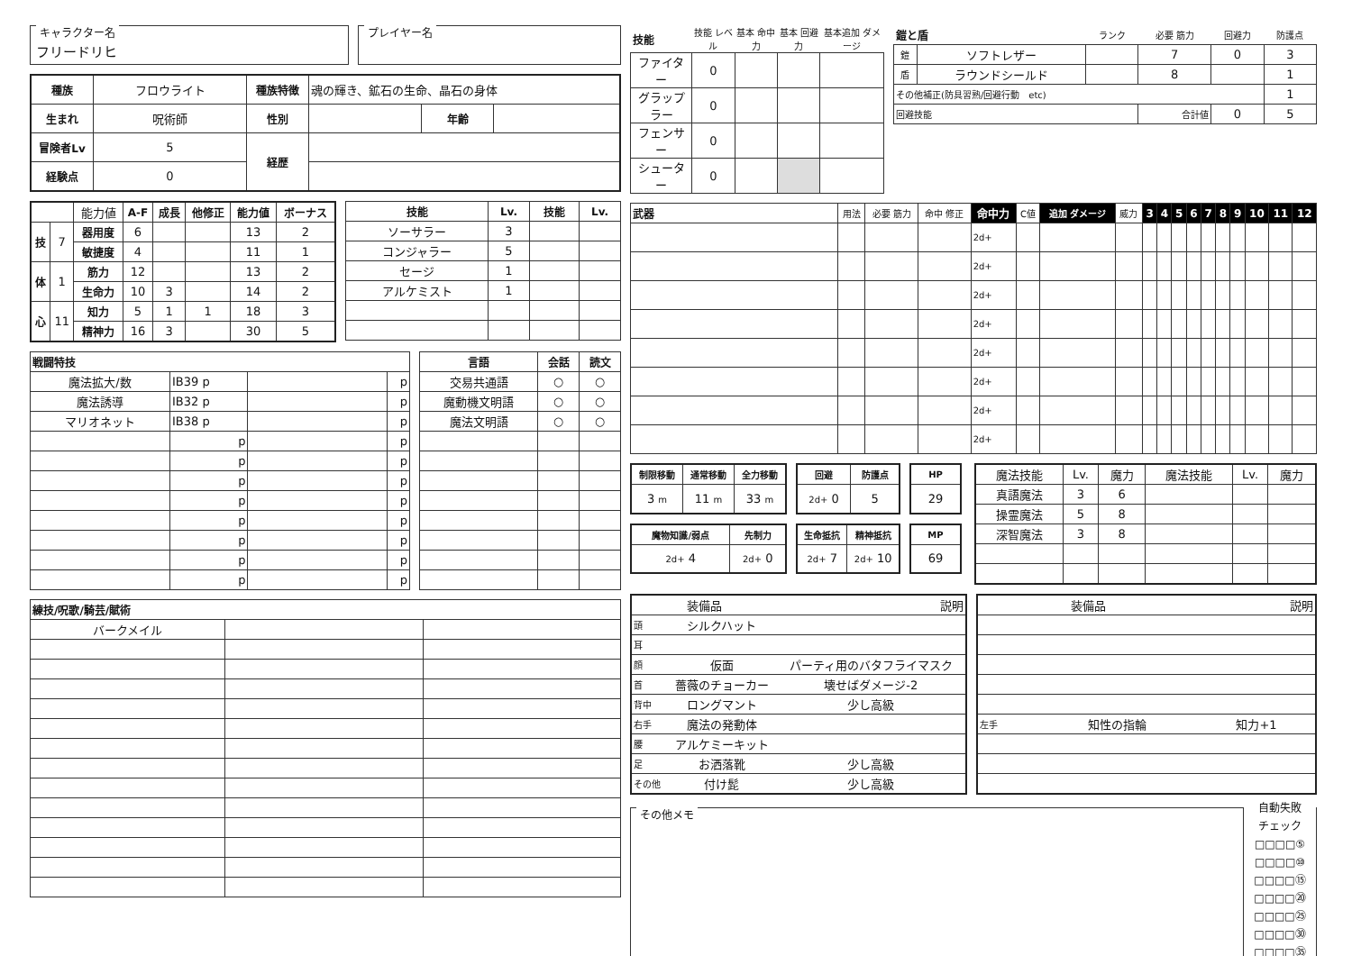キャラクター名
フリードリヒ
プレイヤー名
| 種族 | フロウライト | 種族特徴 | 魂の輝き、鉱石の生命、晶石の身体 | | |
| 生まれ | 呪術師 | 性別 | | 年齢 | |
| 冒険者Lv | 5 | 経歴 | | | |
| 経験点 | 0 | | | | |
| | | 能力値 | A-F | 成長 | 他修正 | 能力値 | ボーナス |
| 技 | 7 | 器用度 | 6 | | | 13 | 2 |
| | | 敏捷度 | 4 | | | 11 | 1 |
| 体 | 1 | 筋力 | 12 | | | 13 | 2 |
| | | 生命力 | 10 | 3 | | 14 | 2 |
| 心 | 11 | 知力 | 5 | 1 | 1 | 18 | 3 |
| | | 精神力 | 16 | 3 | | 30 | 5 |
| 技能 | Lv. | 技能 | Lv. |
| --- | --- | --- | --- |
| ソーサラー | 3 | | |
| コンジャラー | 5 | | |
| セージ | 1 | | |
| アルケミスト | 1 | | |
| 戦闘特技 | | | |
| --- | --- | --- | --- |
| 魔法拡大/数 | IB39 p | | p |
| 魔法誘導 | IB32 p | | p |
| マリオネット | IB38 p | | p |
| | p | | p |
| | p | | p |
| | p | | p |
| | p | | p |
| | p | | p |
| | p | | p |
| | p | | p |
| | p | | p |
| 言語 | 会話 | 読文 |
| --- | --- | --- |
| 交易共通語 | ○ | ○ |
| 魔動機文明語 | ○ | ○ |
| 魔法文明語 | ○ | ○ |
| 練技/呪歌/騎芸/賦術 | | |
| --- | --- | --- |
| バークメイル | | |
| 技能 | 技能 レベル | 基本 命中力 | 基本 回避力 | 基本追加 ダメージ |
| ファイター | 0 | | | |
| グラップラー | 0 | | | |
| フェンサー | 0 | | | |
| シューター | 0 | | | |
| 鎧と盾 | | ランク | 必要 筋力 | 回避力 | 防護点 |
| 鎧 | ソフトレザー | | 7 | 0 | 3 |
| 盾 | ラウンドシールド | | 8 | | 1 |
| その他補正(防具習熟/回避行動 etc) | | | | | 1 |
| 回避技能 | | | 合計値 | 0 | 5 |
| 武器 | 用法 | 必要 筋力 | 命中 修正 | 命中力 | C値 | 追加 ダメージ | 威力 | 3 | 4 | 5 | 6 | 7 | 8 | 9 | 10 | 11 | 12 |
| | | | | 2d+ | | | | | | | | | | | | | |
| | | | | 2d+ | | | | | | | | | | | | | |
| | | | | 2d+ | | | | | | | | | | | | | |
| | | | | 2d+ | | | | | | | | | | | | | |
| | | | | 2d+ | | | | | | | | | | | | | |
| | | | | 2d+ | | | | | | | | | | | | | |
| | | | | 2d+ | | | | | | | | | | | | | |
| | | | | 2d+ | | | | | | | | | | | | | |
| 制限移動 | 通常移動 | 全力移動 |
| --- | --- | --- |
| 3 m | 11 m | 33 m |
| 回避 | 防護点 |
| --- | --- |
| 2d+ 0 | 5 |
| HP |
| --- |
| 29 |
| 魔物知識/弱点 | 先制力 |
| --- | --- |
| 2d+ 4 | 2d+ 0 |
| 生命抵抗 | 精神抵抗 |
| --- | --- |
| 2d+ 7 | 2d+ 10 |
| MP |
| --- |
| 69 |
| 魔法技能 | Lv. | 魔力 | 魔法技能 | Lv. | 魔力 |
| 真語魔法 | 3 | 6 | | | |
| 操霊魔法 | 5 | 8 | | | |
| 深智魔法 | 3 | 8 | | | |
| 装備品 | | 説明 |
| 頭 | シルクハット | |
| 耳 | | |
| 顔 | 仮面 | パーティ用のバタフライマスク |
| 首 | 薔薇のチョーカー | 壊せばダメージ-2 |
| 背中 | ロングマント | 少し高級 |
| 右手 | 魔法の発動体 | |
| 腰 | アルケミーキット | |
| 足 | お洒落靴 | 少し高級 |
| その他 | 付け髭 | 少し高級 |
| 装備品 | | 説明 |
| 左手 | 知性の指輪 | 知力+1 |
その他メモ
自動失敗
チェック
□□□□⑤
□□□□⑩
□□□□⑮
□□□□⑳
□□□□㉕
□□□□㉚
□□□□㉟